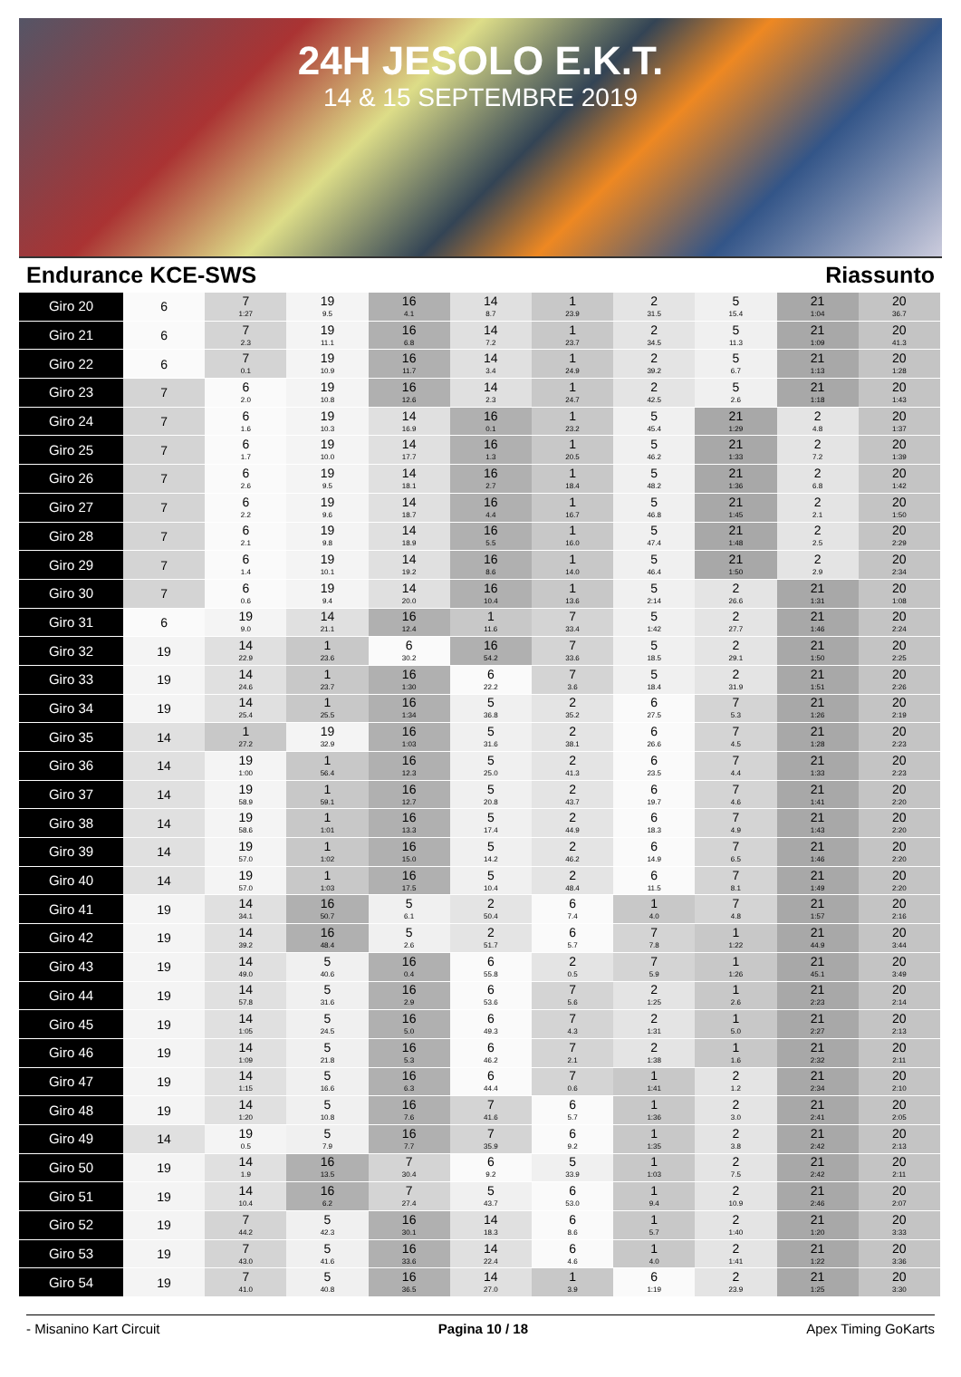24H JESOLO E.K.T.
14 & 15 SEPTEMBRE 2019
Endurance KCE-SWS Riassunto
| Giro 20 | 6 | 7 1:27 | 19 9.5 | 16 4.1 | 14 8.7 | 1 23.9 | 2 31.5 | 5 15.4 | 21 1:04 | 20 36.7 |
| Giro 21 | 6 | 7 2.3 | 19 11.1 | 16 6.8 | 14 7.2 | 1 23.7 | 2 34.5 | 5 11.3 | 21 1:09 | 20 41.3 |
| Giro 22 | 6 | 7 0.1 | 19 10.9 | 16 11.7 | 14 3.4 | 1 24.9 | 2 39.2 | 5 6.7 | 21 1:13 | 20 1:28 |
| Giro 23 | 7 | 6 2.0 | 19 10.8 | 16 12.6 | 14 2.3 | 1 24.7 | 2 42.5 | 5 2.6 | 21 1:18 | 20 1:43 |
| Giro 24 | 7 | 6 1.6 | 19 10.3 | 14 16.9 | 16 0.1 | 1 23.2 | 5 45.4 | 21 1:29 | 2 4.8 | 20 1:37 |
| Giro 25 | 7 | 6 1.7 | 19 10.0 | 14 17.7 | 16 1.3 | 1 20.5 | 5 46.2 | 21 1:33 | 2 7.2 | 20 1:39 |
| Giro 26 | 7 | 6 2.6 | 19 9.5 | 14 18.1 | 16 2.7 | 1 18.4 | 5 48.2 | 21 1:36 | 2 6.8 | 20 1:42 |
| Giro 27 | 7 | 6 2.2 | 19 9.6 | 14 18.7 | 16 4.4 | 1 16.7 | 5 46.8 | 21 1:45 | 2 2.1 | 20 1:50 |
| Giro 28 | 7 | 6 2.1 | 19 9.8 | 14 18.9 | 16 5.5 | 1 16.0 | 5 47.4 | 21 1:48 | 2 2.5 | 20 2:29 |
| Giro 29 | 7 | 6 1.4 | 19 10.1 | 14 19.2 | 16 8.6 | 1 14.0 | 5 46.4 | 21 1:50 | 2 2.9 | 20 2:34 |
| Giro 30 | 7 | 6 0.6 | 19 9.4 | 14 20.0 | 16 10.4 | 1 13.6 | 5 2:14 | 2 26.6 | 21 1:31 | 20 1:08 |
| Giro 31 | 6 | 19 9.0 | 14 21.1 | 16 12.4 | 1 11.6 | 7 33.4 | 5 1:42 | 2 27.7 | 21 1:46 | 20 2:24 |
| Giro 32 | 19 | 14 22.9 | 1 23.6 | 6 30.2 | 16 54.2 | 7 33.6 | 5 18.5 | 2 29.1 | 21 1:50 | 20 2:25 |
| Giro 33 | 19 | 14 24.6 | 1 23.7 | 16 1:30 | 6 22.2 | 7 3.6 | 5 18.4 | 2 31.9 | 21 1:51 | 20 2:26 |
| Giro 34 | 19 | 14 25.4 | 1 25.5 | 16 1:34 | 5 36.8 | 2 35.2 | 6 27.5 | 7 5.3 | 21 1:26 | 20 2:19 |
| Giro 35 | 14 | 1 27.2 | 19 32.9 | 16 1:03 | 5 31.6 | 2 38.1 | 6 26.6 | 7 4.5 | 21 1:28 | 20 2:23 |
| Giro 36 | 14 | 19 1:00 | 1 56.4 | 16 12.3 | 5 25.0 | 2 41.3 | 6 23.5 | 7 4.4 | 21 1:33 | 20 2:23 |
| Giro 37 | 14 | 19 58.9 | 1 59.1 | 16 12.7 | 5 20.8 | 2 43.7 | 6 19.7 | 7 4.6 | 21 1:41 | 20 2:20 |
| Giro 38 | 14 | 19 58.6 | 1 1:01 | 16 13.3 | 5 17.4 | 2 44.9 | 6 18.3 | 7 4.9 | 21 1:43 | 20 2:20 |
| Giro 39 | 14 | 19 57.0 | 1 1:02 | 16 15.0 | 5 14.2 | 2 46.2 | 6 14.9 | 7 6.5 | 21 1:46 | 20 2:20 |
| Giro 40 | 14 | 19 57.0 | 1 1:03 | 16 17.5 | 5 10.4 | 2 48.4 | 6 11.5 | 7 8.1 | 21 1:49 | 20 2:20 |
| Giro 41 | 19 | 14 34.1 | 16 50.7 | 5 6.1 | 2 50.4 | 6 7.4 | 1 4.0 | 7 4.8 | 21 1:57 | 20 2:16 |
| Giro 42 | 19 | 14 39.2 | 16 48.4 | 5 2.6 | 2 51.7 | 6 5.7 | 7 7.8 | 1 1:22 | 21 44.9 | 20 3:44 |
| Giro 43 | 19 | 14 49.0 | 5 40.6 | 16 0.4 | 6 55.8 | 2 0.5 | 7 5.9 | 1 1:26 | 21 45.1 | 20 3:49 |
| Giro 44 | 19 | 14 57.8 | 5 31.6 | 16 2.9 | 6 53.6 | 7 5.6 | 2 1:25 | 1 2.6 | 21 2:23 | 20 2:14 |
| Giro 45 | 19 | 14 1:05 | 5 24.5 | 16 5.0 | 6 49.3 | 7 4.3 | 2 1:31 | 1 5.0 | 21 2:27 | 20 2:13 |
| Giro 46 | 19 | 14 1:09 | 5 21.8 | 16 5.3 | 6 46.2 | 7 2.1 | 2 1:38 | 1 1.6 | 21 2:32 | 20 2:11 |
| Giro 47 | 19 | 14 1:15 | 5 16.6 | 16 6.3 | 6 44.4 | 7 0.6 | 1 1:41 | 2 1.2 | 21 2:34 | 20 2:10 |
| Giro 48 | 19 | 14 1:20 | 5 10.8 | 16 7.6 | 7 41.6 | 6 5.7 | 1 1:36 | 2 3.0 | 21 2:41 | 20 2:05 |
| Giro 49 | 14 | 19 0.5 | 5 7.9 | 16 7.7 | 7 35.9 | 6 9.2 | 1 1:35 | 2 3.8 | 21 2:42 | 20 2:13 |
| Giro 50 | 19 | 14 1.9 | 16 13.5 | 7 30.4 | 6 9.2 | 5 33.9 | 1 1:03 | 2 7.5 | 21 2:42 | 20 2:11 |
| Giro 51 | 19 | 14 10.4 | 16 6.2 | 7 27.4 | 5 43.7 | 6 53.0 | 1 9.4 | 2 10.9 | 21 2:46 | 20 2:07 |
| Giro 52 | 19 | 7 44.2 | 5 42.3 | 16 30.1 | 14 18.3 | 6 8.6 | 1 5.7 | 2 1:40 | 21 1:20 | 20 3:33 |
| Giro 53 | 19 | 7 43.0 | 5 41.6 | 16 33.6 | 14 22.4 | 6 4.6 | 1 4.0 | 2 1:41 | 21 1:22 | 20 3:36 |
| Giro 54 | 19 | 7 41.0 | 5 40.8 | 16 36.5 | 14 27.0 | 1 3.9 | 6 1:19 | 2 23.9 | 21 1:25 | 20 3:30 |
- Misanino Kart Circuit Pagina 10 / 18 Apex Timing GoKarts